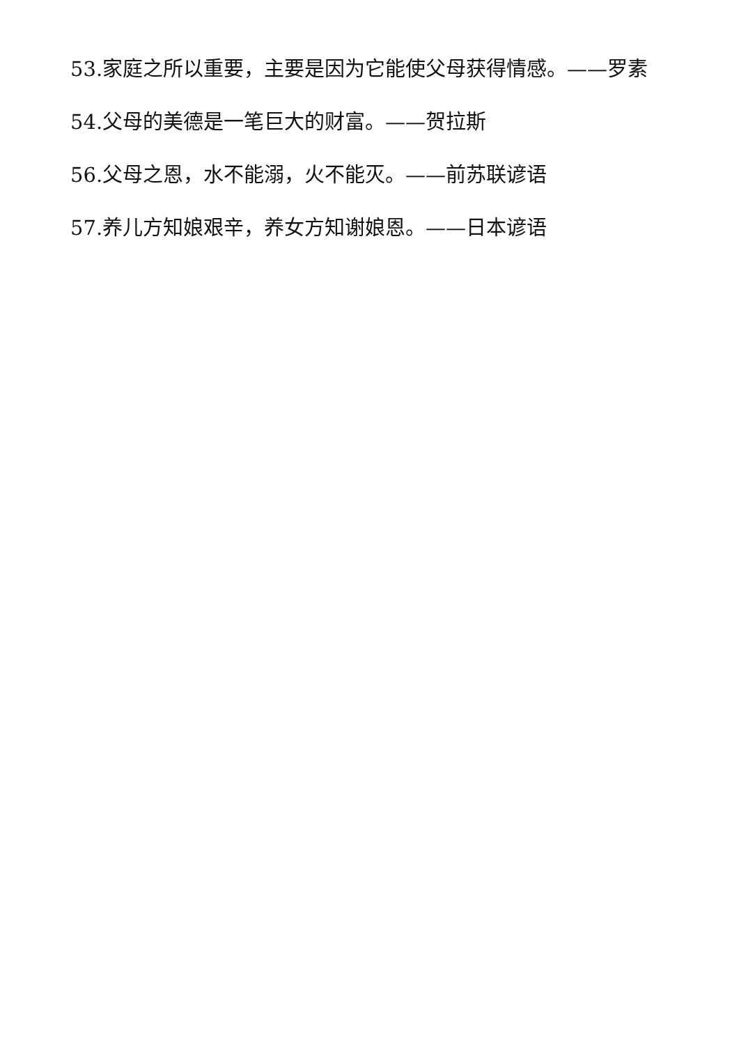53.家庭之所以重要，主要是因为它能使父母获得情感。——罗素
54.父母的美德是一笔巨大的财富。——贺拉斯
56.父母之恩，水不能溺，火不能灭。——前苏联谚语
57.养儿方知娘艰辛，养女方知谢娘恩。——日本谚语